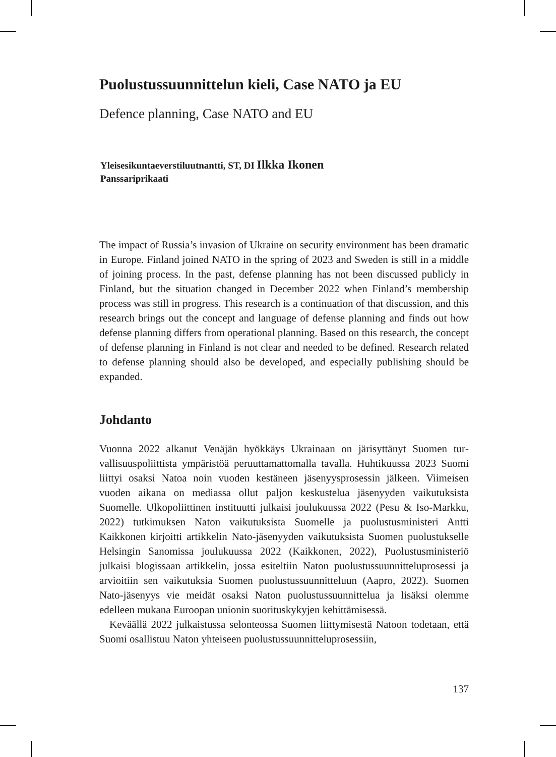Puolustussuunnittelun kieli, Case NATO ja EU
Defence planning, Case NATO and EU
Yleisesikuntaeverstiluutnantti, ST, DI Ilkka Ikonen
Panssariprikaati
The impact of Russia’s invasion of Ukraine on security environment has been dramatic in Europe. Finland joined NATO in the spring of 2023 and Sweden is still in a middle of joining process. In the past, defense planning has not been discussed publicly in Finland, but the situation changed in December 2022 when Finland’s membership process was still in progress. This research is a continuation of that discussion, and this research brings out the concept and language of defense planning and finds out how defense planning differs from operational planning. Based on this research, the concept of defense planning in Finland is not clear and needed to be defined. Research related to defense planning should also be developed, and especially publishing should be expanded.
Johdanto
Vuonna 2022 alkanut Venäjän hyökkäys Ukrainaan on järisyttänyt Suomen tur­vallisuuspoliittista ympäristöä peruuttamattomalla tavalla. Huhtikuussa 2023 Suomi liittyi osaksi Natoa noin vuoden kestäneen jäsenyysprosessin jälkeen. Viimeisen vuoden aikana on mediassa ollut paljon keskustelua jäsenyyden vai­kutuksista Suomelle. Ulkopoliittinen instituutti julkaisi joulukuussa 2022 (Pesu & Iso-Markku, 2022) tutkimuksen Naton vaikutuksista Suomelle ja puolustus­ministeri Antti Kaikkonen kirjoitti artikkelin Nato-jäsenyyden vaikutuksista Suomen puolustukselle Helsingin Sanomissa joulukuussa 2022 (Kaikkonen, 2022), Puolustusministeriö julkaisi blogissaan artikkelin, jossa esiteltiin Naton puolustussuunnitteluprosessi ja arvioitiin sen vaikutuksia Suomen puolustus­suunnitteluun (Aapro, 2022). Suomen Nato-jäsenyys vie meidät osaksi Naton puolustussuunnittelua ja lisäksi olemme edelleen mukana Euroopan unionin suorituskykyjen kehittämisessä.
Keväällä 2022 julkaistussa selonteossa Suomen liittymisestä Natoon tode­taan, että Suomi osallistuu Naton yhteiseen puolustussuunnitteluprosessiin,
137